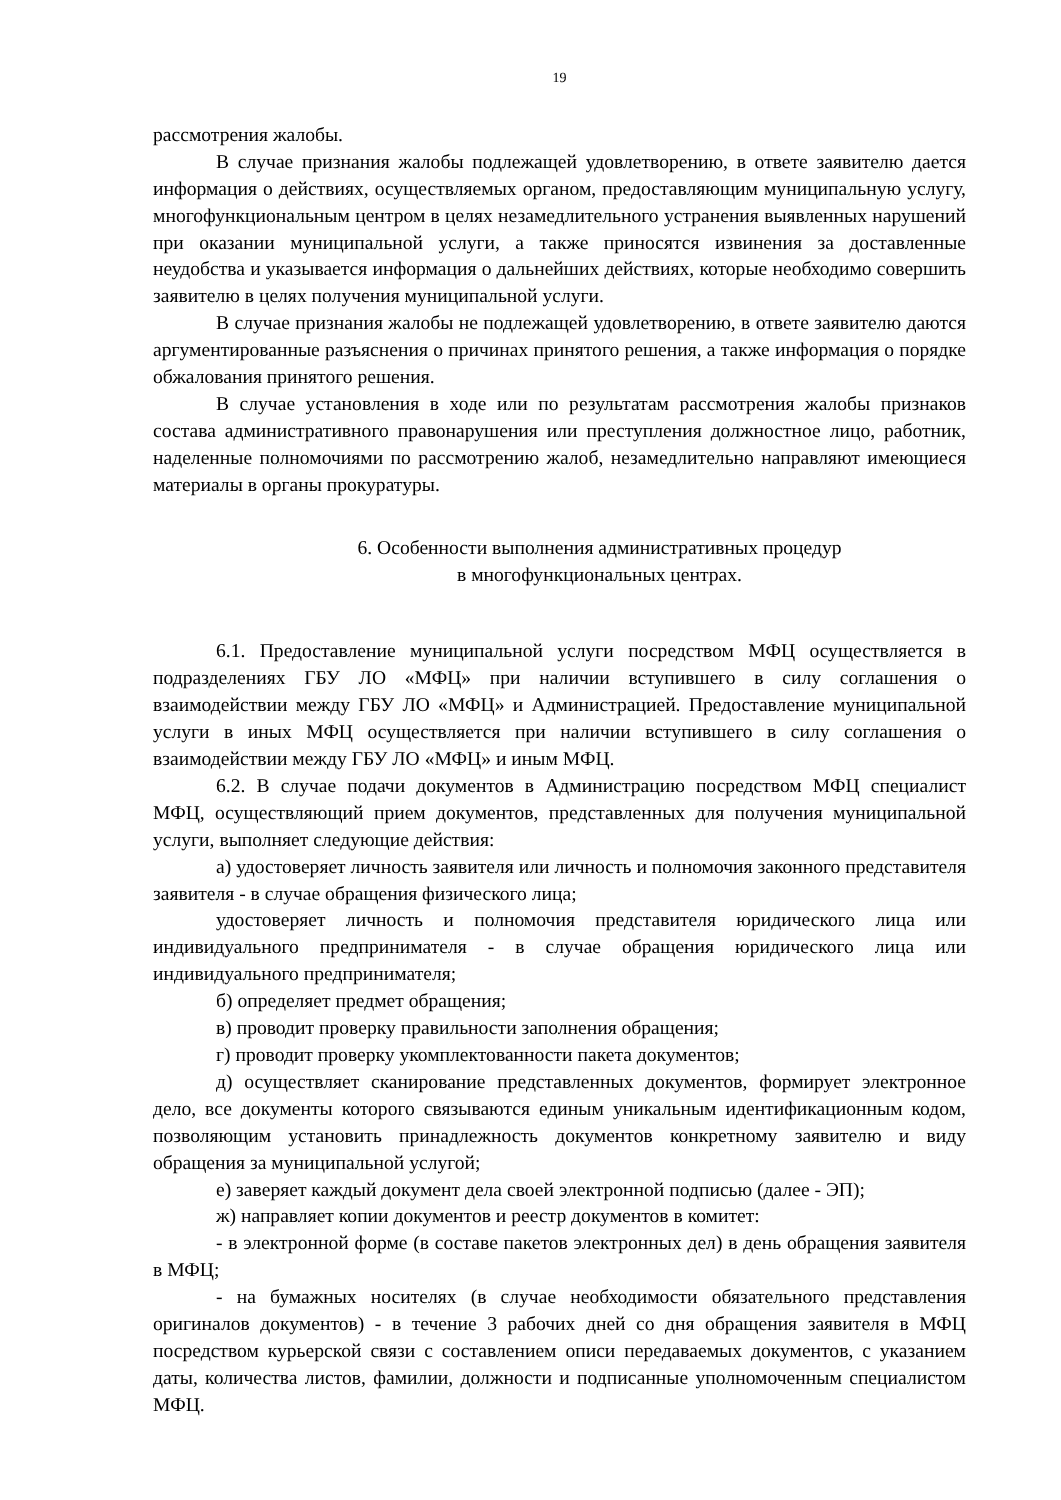19
рассмотрения жалобы.
В случае признания жалобы подлежащей удовлетворению, в ответе заявителю дается информация о действиях, осуществляемых органом, предоставляющим муниципальную услугу, многофункциональным центром в целях незамедлительного устранения выявленных нарушений при оказании муниципальной услуги, а также приносятся извинения за доставленные неудобства и указывается информация о дальнейших действиях, которые необходимо совершить заявителю в целях получения муниципальной услуги.
В случае признания жалобы не подлежащей удовлетворению, в ответе заявителю даются аргументированные разъяснения о причинах принятого решения, а также информация о порядке обжалования принятого решения.
В случае установления в ходе или по результатам рассмотрения жалобы признаков состава административного правонарушения или преступления должностное лицо, работник, наделенные полномочиями по рассмотрению жалоб, незамедлительно направляют имеющиеся материалы в органы прокуратуры.
6. Особенности выполнения административных процедур
в многофункциональных центрах.
6.1. Предоставление муниципальной услуги посредством МФЦ осуществляется в подразделениях ГБУ ЛО «МФЦ» при наличии вступившего в силу соглашения о взаимодействии между ГБУ ЛО «МФЦ» и Администрацией. Предоставление муниципальной услуги в иных МФЦ осуществляется при наличии вступившего в силу соглашения о взаимодействии между ГБУ ЛО «МФЦ» и иным МФЦ.
6.2. В случае подачи документов в Администрацию посредством МФЦ специалист МФЦ, осуществляющий прием документов, представленных для получения муниципальной услуги, выполняет следующие действия:
а) удостоверяет личность заявителя или личность и полномочия законного представителя заявителя - в случае обращения физического лица;
удостоверяет личность и полномочия представителя юридического лица или индивидуального предпринимателя - в случае обращения юридического лица или индивидуального предпринимателя;
б) определяет предмет обращения;
в) проводит проверку правильности заполнения обращения;
г) проводит проверку укомплектованности пакета документов;
д) осуществляет сканирование представленных документов, формирует электронное дело, все документы которого связываются единым уникальным идентификационным кодом, позволяющим установить принадлежность документов конкретному заявителю и виду обращения за муниципальной услугой;
е) заверяет каждый документ дела своей электронной подписью (далее - ЭП);
ж) направляет копии документов и реестр документов в комитет:
- в электронной форме (в составе пакетов электронных дел) в день обращения заявителя в МФЦ;
- на бумажных носителях (в случае необходимости обязательного представления оригиналов документов) - в течение 3 рабочих дней со дня обращения заявителя в МФЦ посредством курьерской связи с составлением описи передаваемых документов, с указанием даты, количества листов, фамилии, должности и подписанные уполномоченным специалистом МФЦ.